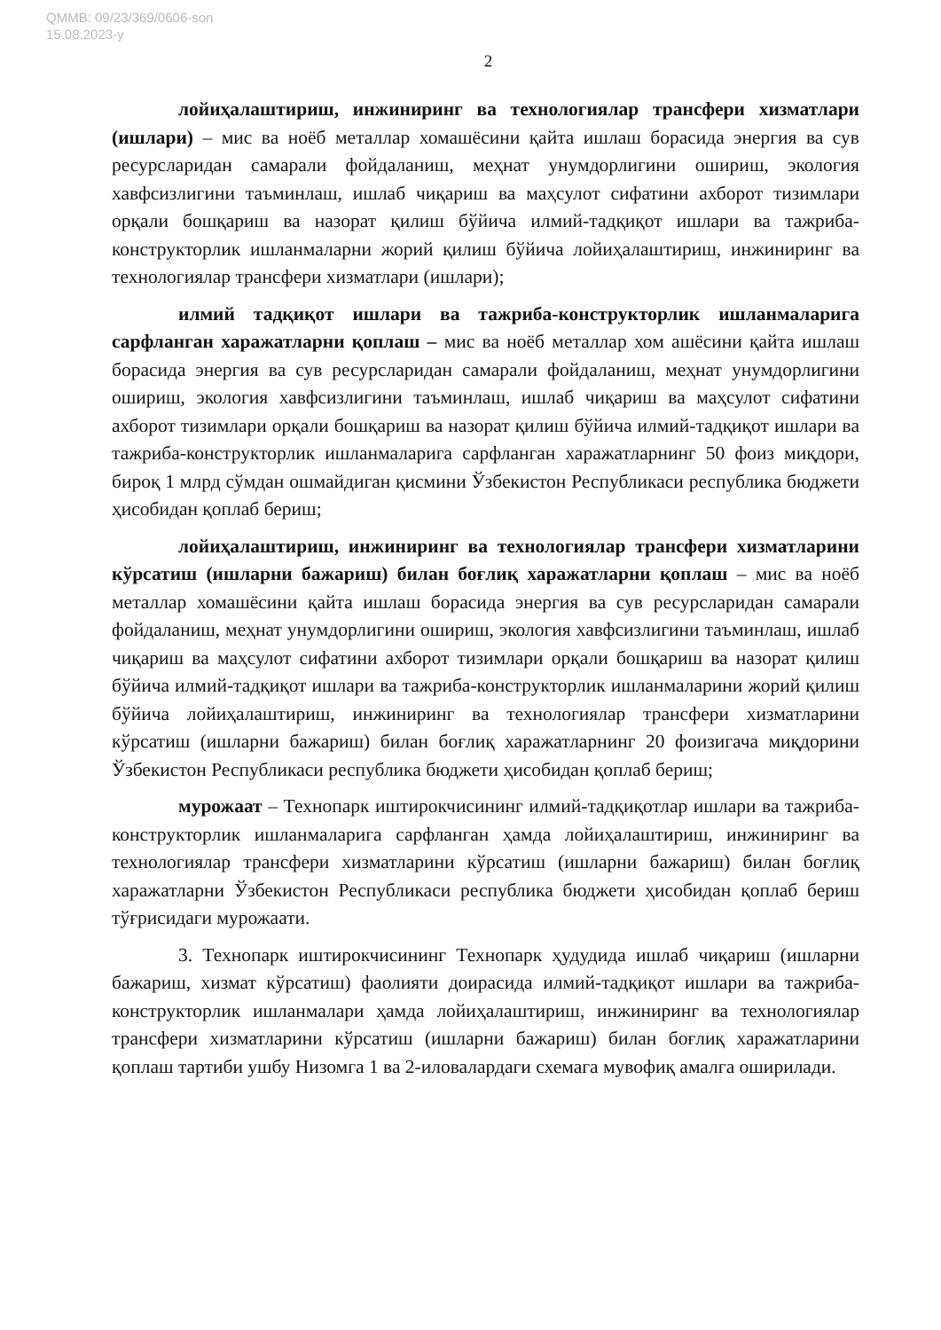QMMB: 09/23/369/0606-son
15.08.2023-y
2
лойиҳалаштириш, инжиниринг ва технологиялар трансфери хизматлари (ишлари) – мис ва ноёб металлар хомашёсини қайта ишлаш борасида энергия ва сув ресурсларидан самарали фойдаланиш, меҳнат унумдорлигини ошириш, экология хавфсизлигини таъминлаш, ишлаб чиқариш ва маҳсулот сифатини ахборот тизимлари орқали бошқариш ва назорат қилиш бўйича илмий-тадқиқот ишлари ва тажриба-конструкторлик ишланмаларни жорий қилиш бўйича лойиҳалаштириш, инжиниринг ва технологиялар трансфери хизматлари (ишлари);
илмий тадқиқот ишлари ва тажриба-конструкторлик ишланмаларига сарфланган харажатларни қоплаш – мис ва ноёб металлар хом ашёсини қайта ишлаш борасида энергия ва сув ресурсларидан самарали фойдаланиш, меҳнат унумдорлигини ошириш, экология хавфсизлигини таъминлаш, ишлаб чиқариш ва маҳсулот сифатини ахборот тизимлари орқали бошқариш ва назорат қилиш бўйича илмий-тадқиқот ишлари ва тажриба-конструкторлик ишланмаларига сарфланган харажатларнинг 50 фоиз миқдори, бироқ 1 млрд сўмдан ошмайдиган қисмини Ўзбекистон Республикаси республика бюджети ҳисобидан қоплаб бериш;
лойиҳалаштириш, инжиниринг ва технологиялар трансфери хизматларини кўрсатиш (ишларни бажариш) билан боғлиқ харажатларни қоплаш – мис ва ноёб металлар хомашёсини қайта ишлаш борасида энергия ва сув ресурсларидан самарали фойдаланиш, меҳнат унумдорлигини ошириш, экология хавфсизлигини таъминлаш, ишлаб чиқариш ва маҳсулот сифатини ахборот тизимлари орқали бошқариш ва назорат қилиш бўйича илмий-тадқиқот ишлари ва тажриба-конструкторлик ишланмаларини жорий қилиш бўйича лойиҳалаштириш, инжиниринг ва технологиялар трансфери хизматларини кўрсатиш (ишларни бажариш) билан боғлиқ харажатларнинг 20 фоизигача миқдорини Ўзбекистон Республикаси республика бюджети ҳисобидан қоплаб бериш;
мурожаат – Технопарк иштирокчисининг илмий-тадқиқотлар ишлари ва тажриба-конструкторлик ишланмаларига сарфланган ҳамда лойиҳалаштириш, инжиниринг ва технологиялар трансфери хизматларини кўрсатиш (ишларни бажариш) билан боғлиқ харажатларни Ўзбекистон Республикаси республика бюджети ҳисобидан қоплаб бериш тўғрисидаги мурожаати.
3. Технопарк иштирокчисининг Технопарк ҳудудида ишлаб чиқариш (ишларни бажариш, хизмат кўрсатиш) фаолияти доирасида илмий-тадқиқот ишлари ва тажриба-конструкторлик ишланмалари ҳамда лойиҳалаштириш, инжиниринг ва технологиялар трансфери хизматларини кўрсатиш (ишларни бажариш) билан боғлиқ харажатларини қоплаш тартиби ушбу Низомга 1 ва 2-иловалардаги схемага мувофиқ амалга оширилади.